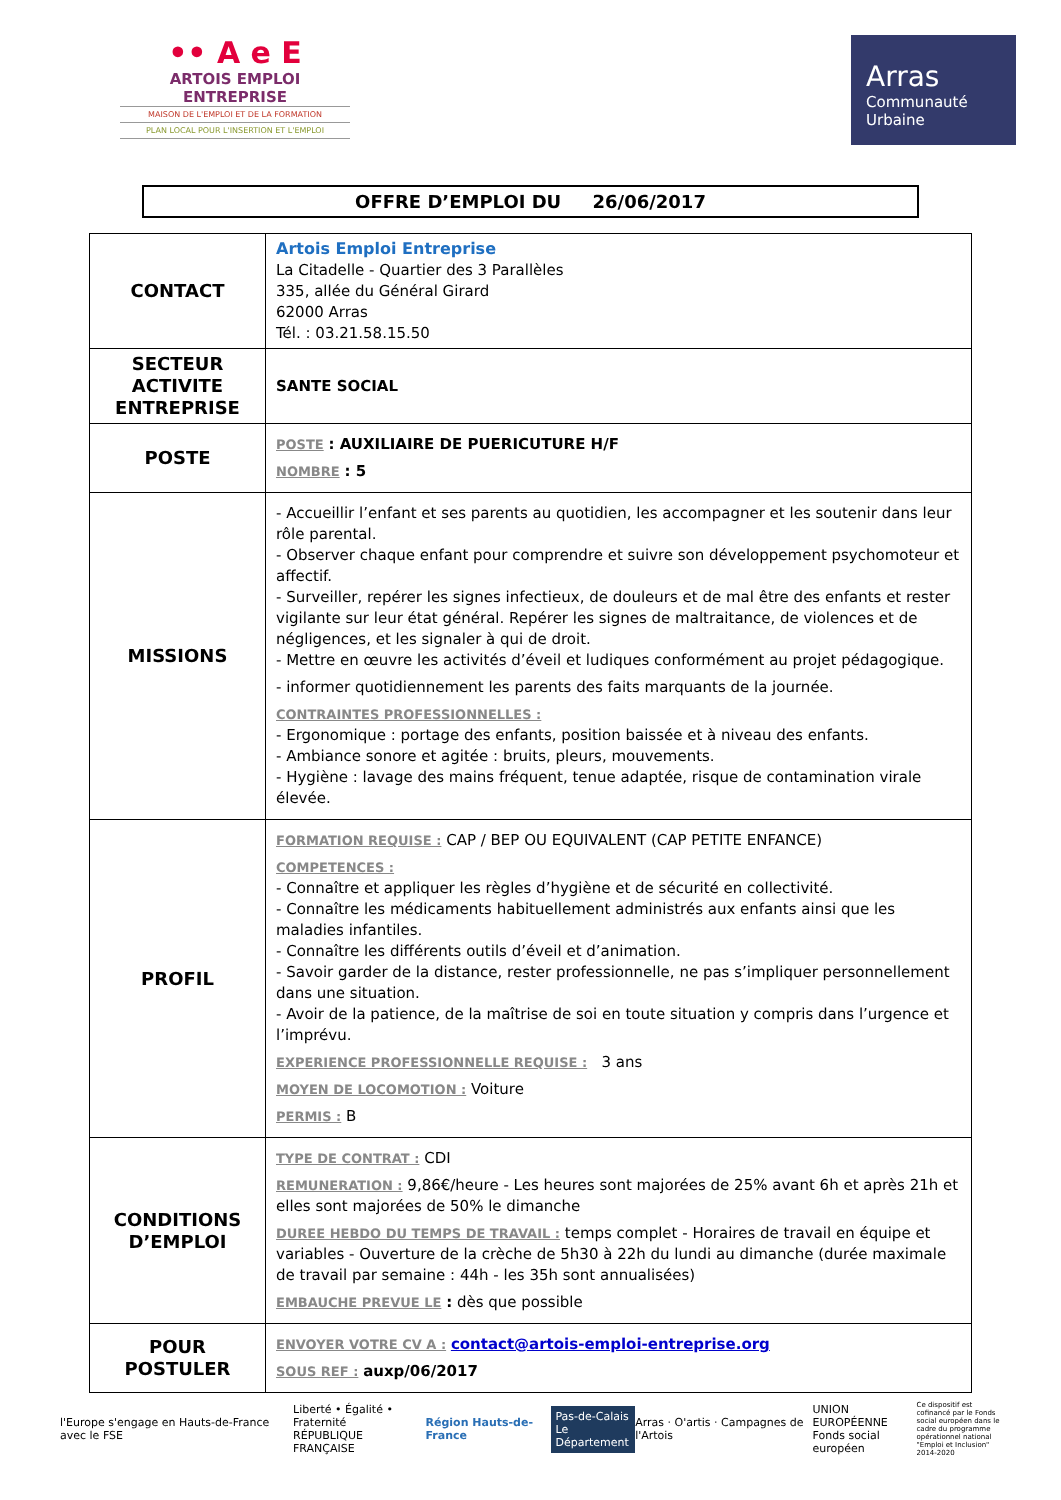•• A e E
ARTOIS EMPLOI ENTREPRISE
MAISON DE L'EMPLOI ET DE LA FORMATION
PLAN LOCAL POUR L'INSERTION ET L'EMPLOI
Arras
Communauté
Urbaine
OFFRE D’EMPLOI DU 26/06/2017
| CONTACT | Artois Emploi Entreprise La Citadelle - Quartier des 3 Parallèles 335, allée du Général Girard 62000 Arras Tél. : 03.21.58.15.50 |
| SECTEUR ACTIVITE ENTREPRISE | SANTE SOCIAL |
| POSTE | POSTE : AUXILIAIRE DE PUERICUTURE H/F NOMBRE : 5 |
| MISSIONS | - Accueillir l’enfant et ses parents au quotidien, les accompagner et les soutenir dans leur rôle parental. - Observer chaque enfant pour comprendre et suivre son développement psychomoteur et affectif. - Surveiller, repérer les signes infectieux, de douleurs et de mal être des enfants et rester vigilante sur leur état général. Repérer les signes de maltraitance, de violences et de négligences, et les signaler à qui de droit. - Mettre en œuvre les activités d’éveil et ludiques conformément au projet pédagogique. - informer quotidiennement les parents des faits marquants de la journée. CONTRAINTES PROFESSIONNELLES : - Ergonomique : portage des enfants, position baissée et à niveau des enfants. - Ambiance sonore et agitée : bruits, pleurs, mouvements. - Hygiène : lavage des mains fréquent, tenue adaptée, risque de contamination virale élevée. |
| PROFIL | FORMATION REQUISE : CAP / BEP OU EQUIVALENT (CAP PETITE ENFANCE) COMPETENCES : - Connaître et appliquer les règles d’hygiène et de sécurité en collectivité. - Connaître les médicaments habituellement administrés aux enfants ainsi que les maladies infantiles. - Connaître les différents outils d’éveil et d’animation. - Savoir garder de la distance, rester professionnelle, ne pas s’impliquer personnellement dans une situation. - Avoir de la patience, de la maîtrise de soi en toute situation y compris dans l’urgence et l’imprévu. EXPERIENCE PROFESSIONNELLE REQUISE : 3 ans MOYEN DE LOCOMOTION : Voiture PERMIS : B |
| CONDITIONS D’EMPLOI | TYPE DE CONTRAT : CDI REMUNERATION : 9,86€/heure - Les heures sont majorées de 25% avant 6h et après 21h et elles sont majorées de 50% le dimanche DUREE HEBDO DU TEMPS DE TRAVAIL : temps complet - Horaires de travail en équipe et variables - Ouverture de la crèche de 5h30 à 22h du lundi au dimanche (durée maximale de travail par semaine : 44h - les 35h sont annualisées) EMBAUCHE PREVUE LE : dès que possible |
| POUR POSTULER | ENVOYER VOTRE CV A : contact@artois-emploi-entreprise.org SOUS REF : auxp/06/2017 |
l'Europe s'engage en Hauts-de-France avec le FSE
Liberté • Égalité • Fraternité
RÉPUBLIQUE FRANÇAISE
Région Hauts-de-France
Pas-de-Calais
Le Département
Arras · O'artis · Campagnes de l'Artois
UNION EUROPÉENNE
Fonds social européen
Ce dispositif est cofinancé par le Fonds social européen dans le cadre du programme opérationnel national "Emploi et Inclusion" 2014-2020